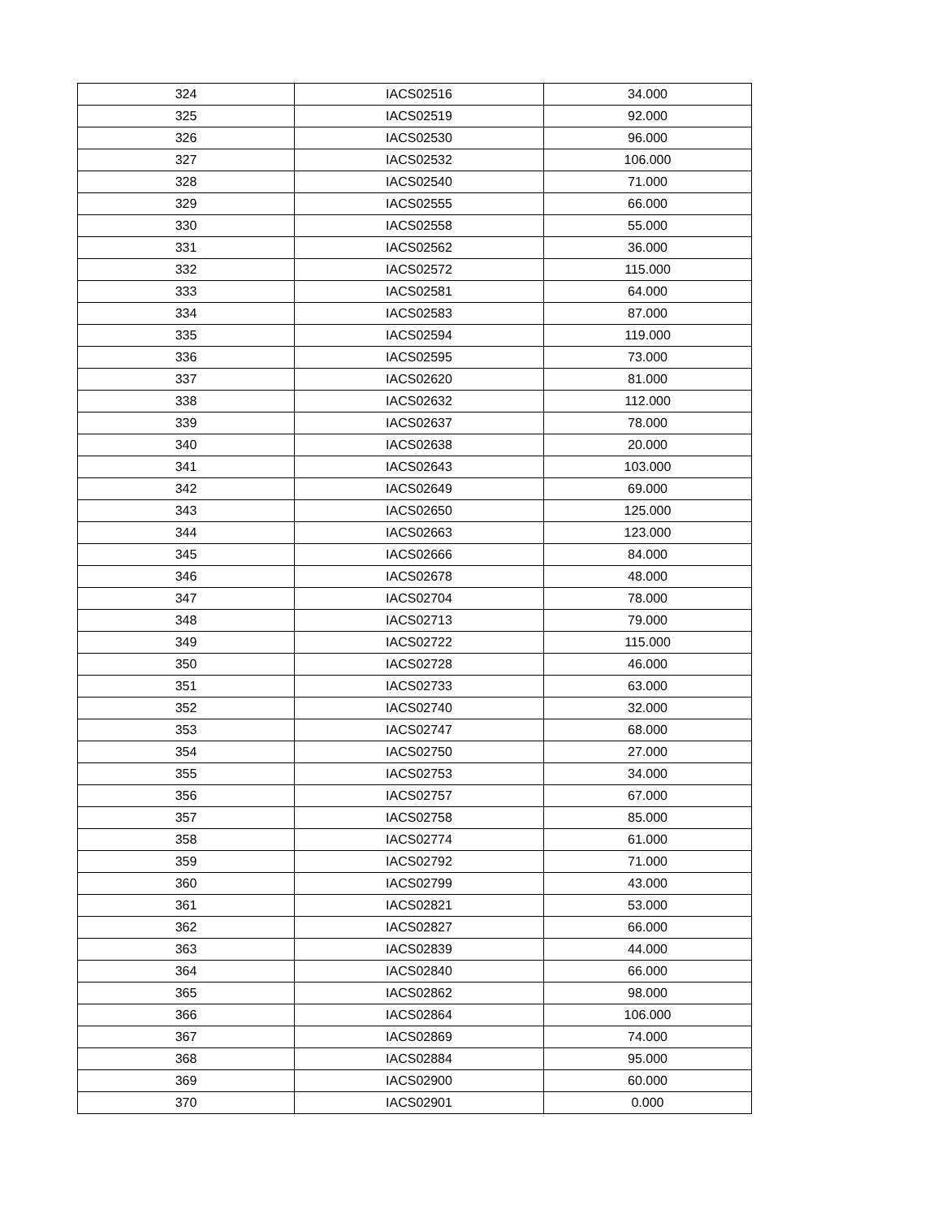| 324 | IACS02516 | 34.000 |
| 325 | IACS02519 | 92.000 |
| 326 | IACS02530 | 96.000 |
| 327 | IACS02532 | 106.000 |
| 328 | IACS02540 | 71.000 |
| 329 | IACS02555 | 66.000 |
| 330 | IACS02558 | 55.000 |
| 331 | IACS02562 | 36.000 |
| 332 | IACS02572 | 115.000 |
| 333 | IACS02581 | 64.000 |
| 334 | IACS02583 | 87.000 |
| 335 | IACS02594 | 119.000 |
| 336 | IACS02595 | 73.000 |
| 337 | IACS02620 | 81.000 |
| 338 | IACS02632 | 112.000 |
| 339 | IACS02637 | 78.000 |
| 340 | IACS02638 | 20.000 |
| 341 | IACS02643 | 103.000 |
| 342 | IACS02649 | 69.000 |
| 343 | IACS02650 | 125.000 |
| 344 | IACS02663 | 123.000 |
| 345 | IACS02666 | 84.000 |
| 346 | IACS02678 | 48.000 |
| 347 | IACS02704 | 78.000 |
| 348 | IACS02713 | 79.000 |
| 349 | IACS02722 | 115.000 |
| 350 | IACS02728 | 46.000 |
| 351 | IACS02733 | 63.000 |
| 352 | IACS02740 | 32.000 |
| 353 | IACS02747 | 68.000 |
| 354 | IACS02750 | 27.000 |
| 355 | IACS02753 | 34.000 |
| 356 | IACS02757 | 67.000 |
| 357 | IACS02758 | 85.000 |
| 358 | IACS02774 | 61.000 |
| 359 | IACS02792 | 71.000 |
| 360 | IACS02799 | 43.000 |
| 361 | IACS02821 | 53.000 |
| 362 | IACS02827 | 66.000 |
| 363 | IACS02839 | 44.000 |
| 364 | IACS02840 | 66.000 |
| 365 | IACS02862 | 98.000 |
| 366 | IACS02864 | 106.000 |
| 367 | IACS02869 | 74.000 |
| 368 | IACS02884 | 95.000 |
| 369 | IACS02900 | 60.000 |
| 370 | IACS02901 | 0.000 |